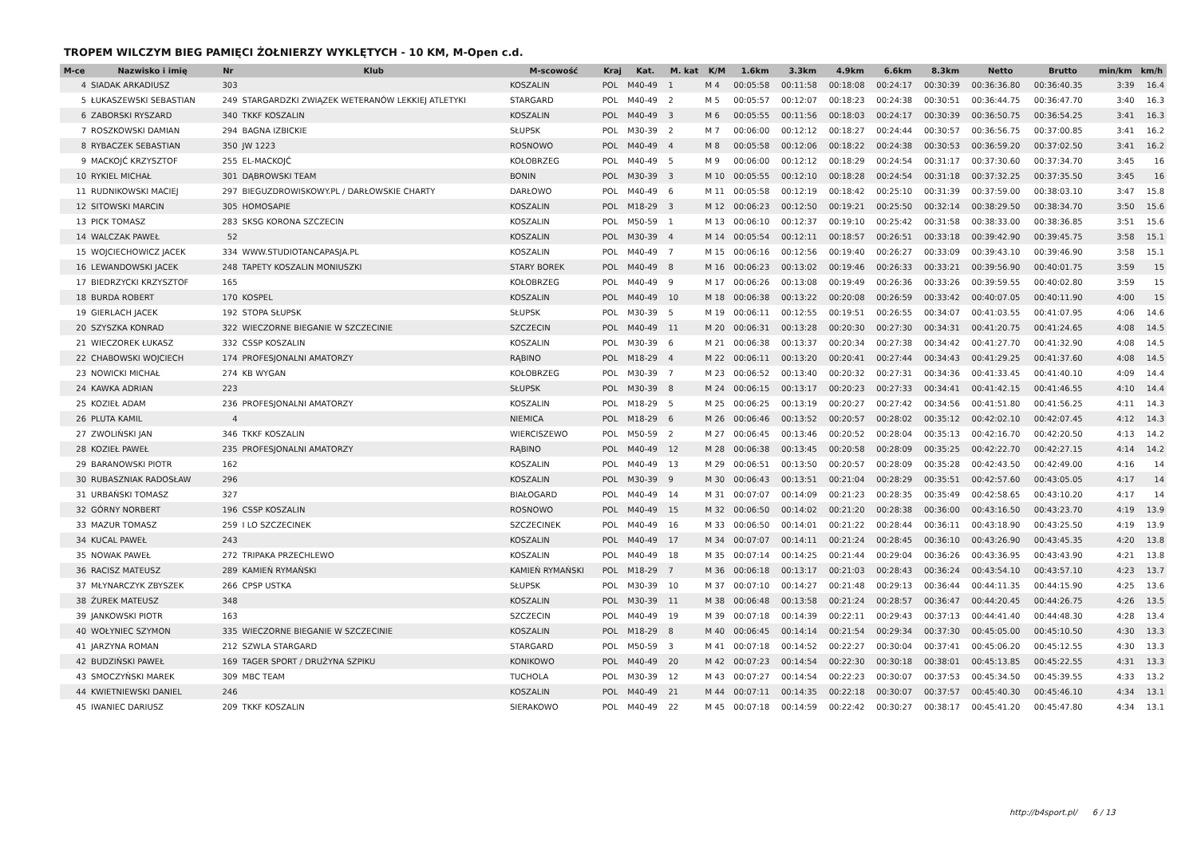TROPEM WILCZYM BIEG PAMIĘCI ŻOŁNIERZY WYKLĘTYCH - 10 KM, M-Open c.d.
| M-ce | Nazwisko i imię | Nr | Klub | M-scowość | Kraj | Kat. | M. kat | K/M | 1.6km | 3.3km | 4.9km | 6.6km | 8.3km | Netto | Brutto | min/km | km/h |
| --- | --- | --- | --- | --- | --- | --- | --- | --- | --- | --- | --- | --- | --- | --- | --- | --- | --- |
| 4 | SIADAK ARKADIUSZ | 303 | | KOSZALIN | POL | M40-49 | 1 | M 4 | 00:05:58 | 00:11:58 | 00:18:08 | 00:24:17 | 00:30:39 | 00:36:36.80 | 00:36:40.35 | 3:39 | 16.4 |
| 5 | ŁUKASZEWSKI SEBASTIAN | 249 | STARGARDZKI ZWIĄZEK WETERANÓW LEKKIEJ ATLETYKI | STARGARD | POL | M40-49 | 2 | M 5 | 00:05:57 | 00:12:07 | 00:18:23 | 00:24:38 | 00:30:51 | 00:36:44.75 | 00:36:47.70 | 3:40 | 16.3 |
| 6 | ZABORSKI RYSZARD | 340 | TKKF KOSZALIN | KOSZALIN | POL | M40-49 | 3 | M 6 | 00:05:55 | 00:11:56 | 00:18:03 | 00:24:17 | 00:30:39 | 00:36:50.75 | 00:36:54.25 | 3:41 | 16.3 |
| 7 | ROSZKOWSKI DAMIAN | 294 | BAGNA IZBICKIE | SŁUPSK | POL | M30-39 | 2 | M 7 | 00:06:00 | 00:12:12 | 00:18:27 | 00:24:44 | 00:30:57 | 00:36:56.75 | 00:37:00.85 | 3:41 | 16.2 |
| 8 | RYBACZEK SEBASTIAN | 350 | JW 1223 | ROSNOWO | POL | M40-49 | 4 | M 8 | 00:05:58 | 00:12:06 | 00:18:22 | 00:24:38 | 00:30:53 | 00:36:59.20 | 00:37:02.50 | 3:41 | 16.2 |
| 9 | MACKOJĆ KRZYSZTOF | 255 | EL-MACKOJĆ | KOŁOBRZEG | POL | M40-49 | 5 | M 9 | 00:06:00 | 00:12:12 | 00:18:29 | 00:24:54 | 00:31:17 | 00:37:30.60 | 00:37:34.70 | 3:45 | 16 |
| 10 | RYKIEL MICHAŁ | 301 | DĄBROWSKI TEAM | BONIN | POL | M30-39 | 3 | M 10 | 00:05:55 | 00:12:10 | 00:18:28 | 00:24:54 | 00:31:18 | 00:37:32.25 | 00:37:35.50 | 3:45 | 16 |
| 11 | RUDNIKOWSKI MACIEJ | 297 | BIEGUZDROWISKOWY.PL / DARŁOWSKIE CHARTY | DARŁOWO | POL | M40-49 | 6 | M 11 | 00:05:58 | 00:12:19 | 00:18:42 | 00:25:10 | 00:31:39 | 00:37:59.00 | 00:38:03.10 | 3:47 | 15.8 |
| 12 | SITOWSKI MARCIN | 305 | HOMOSAPIE | KOSZALIN | POL | M18-29 | 3 | M 12 | 00:06:23 | 00:12:50 | 00:19:21 | 00:25:50 | 00:32:14 | 00:38:29.50 | 00:38:34.70 | 3:50 | 15.6 |
| 13 | PICK TOMASZ | 283 | SKSG KORONA SZCZECIN | KOSZALIN | POL | M50-59 | 1 | M 13 | 00:06:10 | 00:12:37 | 00:19:10 | 00:25:42 | 00:31:58 | 00:38:33.00 | 00:38:36.85 | 3:51 | 15.6 |
| 14 | WALCZAK PAWEŁ | 52 | | KOSZALIN | POL | M30-39 | 4 | M 14 | 00:05:54 | 00:12:11 | 00:18:57 | 00:26:51 | 00:33:18 | 00:39:42.90 | 00:39:45.75 | 3:58 | 15.1 |
| 15 | WOJCIECHOWICZ JACEK | 334 | WWW.STUDIOTANCAPASJA.PL | KOSZALIN | POL | M40-49 | 7 | M 15 | 00:06:16 | 00:12:56 | 00:19:40 | 00:26:27 | 00:33:09 | 00:39:43.10 | 00:39:46.90 | 3:58 | 15.1 |
| 16 | LEWANDOWSKI JACEK | 248 | TAPETY KOSZALIN MONIUSZKI | STARY BOREK | POL | M40-49 | 8 | M 16 | 00:06:23 | 00:13:02 | 00:19:46 | 00:26:33 | 00:33:21 | 00:39:56.90 | 00:40:01.75 | 3:59 | 15 |
| 17 | BIEDRZYCKI KRZYSZTOF | 165 | | KOŁOBRZEG | POL | M40-49 | 9 | M 17 | 00:06:26 | 00:13:08 | 00:19:49 | 00:26:36 | 00:33:26 | 00:39:59.55 | 00:40:02.80 | 3:59 | 15 |
| 18 | BURDA ROBERT | 170 | KOSPEL | KOSZALIN | POL | M40-49 | 10 | M 18 | 00:06:38 | 00:13:22 | 00:20:08 | 00:26:59 | 00:33:42 | 00:40:07.05 | 00:40:11.90 | 4:00 | 15 |
| 19 | GIERLACH JACEK | 192 | STOPA SŁUPSK | SŁUPSK | POL | M30-39 | 5 | M 19 | 00:06:11 | 00:12:55 | 00:19:51 | 00:26:55 | 00:34:07 | 00:41:03.55 | 00:41:07.95 | 4:06 | 14.6 |
| 20 | SZYSZKA KONRAD | 322 | WIECZORNE BIEGANIE W SZCZECINIE | SZCZECIN | POL | M40-49 | 11 | M 20 | 00:06:31 | 00:13:28 | 00:20:30 | 00:27:30 | 00:34:31 | 00:41:20.75 | 00:41:24.65 | 4:08 | 14.5 |
| 21 | WIECZOREK ŁUKASZ | 332 | CSSP KOSZALIN | KOSZALIN | POL | M30-39 | 6 | M 21 | 00:06:38 | 00:13:37 | 00:20:34 | 00:27:38 | 00:34:42 | 00:41:27.70 | 00:41:32.90 | 4:08 | 14.5 |
| 22 | CHABOWSKI WOJCIECH | 174 | PROFESJONALNI AMATORZY | RĄBINO | POL | M18-29 | 4 | M 22 | 00:06:11 | 00:13:20 | 00:20:41 | 00:27:44 | 00:34:43 | 00:41:29.25 | 00:41:37.60 | 4:08 | 14.5 |
| 23 | NOWICKI MICHAŁ | 274 | KB WYGAN | KOŁOBRZEG | POL | M30-39 | 7 | M 23 | 00:06:52 | 00:13:40 | 00:20:32 | 00:27:31 | 00:34:36 | 00:41:33.45 | 00:41:40.10 | 4:09 | 14.4 |
| 24 | KAWKA ADRIAN | 223 | | SŁUPSK | POL | M30-39 | 8 | M 24 | 00:06:15 | 00:13:17 | 00:20:23 | 00:27:33 | 00:34:41 | 00:41:42.15 | 00:41:46.55 | 4:10 | 14.4 |
| 25 | KOZIEŁ ADAM | 236 | PROFESJONALNI AMATORZY | KOSZALIN | POL | M18-29 | 5 | M 25 | 00:06:25 | 00:13:19 | 00:20:27 | 00:27:42 | 00:34:56 | 00:41:51.80 | 00:41:56.25 | 4:11 | 14.3 |
| 26 | PLUTA KAMIL | 4 | | NIEMICA | POL | M18-29 | 6 | M 26 | 00:06:46 | 00:13:52 | 00:20:57 | 00:28:02 | 00:35:12 | 00:42:02.10 | 00:42:07.45 | 4:12 | 14.3 |
| 27 | ZWOLIŃSKI JAN | 346 | TKKF KOSZALIN | WIERCISZEWO | POL | M50-59 | 2 | M 27 | 00:06:45 | 00:13:46 | 00:20:52 | 00:28:04 | 00:35:13 | 00:42:16.70 | 00:42:20.50 | 4:13 | 14.2 |
| 28 | KOZIEŁ PAWEŁ | 235 | PROFESJONALNI AMATORZY | RĄBINO | POL | M40-49 | 12 | M 28 | 00:06:38 | 00:13:45 | 00:20:58 | 00:28:09 | 00:35:25 | 00:42:22.70 | 00:42:27.15 | 4:14 | 14.2 |
| 29 | BARANOWSKI PIOTR | 162 | | KOSZALIN | POL | M40-49 | 13 | M 29 | 00:06:51 | 00:13:50 | 00:20:57 | 00:28:09 | 00:35:28 | 00:42:43.50 | 00:42:49.00 | 4:16 | 14 |
| 30 | RUBASZNIAK RADOSŁAW | 296 | | KOSZALIN | POL | M30-39 | 9 | M 30 | 00:06:43 | 00:13:51 | 00:21:04 | 00:28:29 | 00:35:51 | 00:42:57.60 | 00:43:05.05 | 4:17 | 14 |
| 31 | URBAŃSKI TOMASZ | 327 | | BIAŁOGARD | POL | M40-49 | 14 | M 31 | 00:07:07 | 00:14:09 | 00:21:23 | 00:28:35 | 00:35:49 | 00:42:58.65 | 00:43:10.20 | 4:17 | 14 |
| 32 | GÓRNY NORBERT | 196 | CSSP KOSZALIN | ROSNOWO | POL | M40-49 | 15 | M 32 | 00:06:50 | 00:14:02 | 00:21:20 | 00:28:38 | 00:36:00 | 00:43:16.50 | 00:43:23.70 | 4:19 | 13.9 |
| 33 | MAZUR TOMASZ | 259 | I LO SZCZECINEK | SZCZECINEK | POL | M40-49 | 16 | M 33 | 00:06:50 | 00:14:01 | 00:21:22 | 00:28:44 | 00:36:11 | 00:43:18.90 | 00:43:25.50 | 4:19 | 13.9 |
| 34 | KUCAL PAWEŁ | 243 | | KOSZALIN | POL | M40-49 | 17 | M 34 | 00:07:07 | 00:14:11 | 00:21:24 | 00:28:45 | 00:36:10 | 00:43:26.90 | 00:43:45.35 | 4:20 | 13.8 |
| 35 | NOWAK PAWEŁ | 272 | TRIPAKA PRZECHLEWO | KOSZALIN | POL | M40-49 | 18 | M 35 | 00:07:14 | 00:14:25 | 00:21:44 | 00:29:04 | 00:36:26 | 00:43:36.95 | 00:43:43.90 | 4:21 | 13.8 |
| 36 | RACISZ MATEUSZ | 289 | KAMIEŃ RYMAŃSKI | KAMIEŃ RYMAŃSKI | POL | M18-29 | 7 | M 36 | 00:06:18 | 00:13:17 | 00:21:03 | 00:28:43 | 00:36:24 | 00:43:54.10 | 00:43:57.10 | 4:23 | 13.7 |
| 37 | MŁYNARCZYK ZBYSZEK | 266 | CPSP USTKA | SŁUPSK | POL | M30-39 | 10 | M 37 | 00:07:10 | 00:14:27 | 00:21:48 | 00:29:13 | 00:36:44 | 00:44:11.35 | 00:44:15.90 | 4:25 | 13.6 |
| 38 | ŻUREK MATEUSZ | 348 | | KOSZALIN | POL | M30-39 | 11 | M 38 | 00:06:48 | 00:13:58 | 00:21:24 | 00:28:57 | 00:36:47 | 00:44:20.45 | 00:44:26.75 | 4:26 | 13.5 |
| 39 | JANKOWSKI PIOTR | 163 | | SZCZECIN | POL | M40-49 | 19 | M 39 | 00:07:18 | 00:14:39 | 00:22:11 | 00:29:43 | 00:37:13 | 00:44:41.40 | 00:44:48.30 | 4:28 | 13.4 |
| 40 | WOŁYNIEC SZYMON | 335 | WIECZORNE BIEGANIE W SZCZECINIE | KOSZALIN | POL | M18-29 | 8 | M 40 | 00:06:45 | 00:14:14 | 00:21:54 | 00:29:34 | 00:37:30 | 00:45:05.00 | 00:45:10.50 | 4:30 | 13.3 |
| 41 | JARZYNA ROMAN | 212 | SZWLA STARGARD | STARGARD | POL | M50-59 | 3 | M 41 | 00:07:18 | 00:14:52 | 00:22:27 | 00:30:04 | 00:37:41 | 00:45:06.20 | 00:45:12.55 | 4:30 | 13.3 |
| 42 | BUDZIŃSKI PAWEŁ | 169 | TAGER SPORT / DRUŻYNA SZPIKU | KONIKOWO | POL | M40-49 | 20 | M 42 | 00:07:23 | 00:14:54 | 00:22:30 | 00:30:18 | 00:38:01 | 00:45:13.85 | 00:45:22.55 | 4:31 | 13.3 |
| 43 | SMOCZYŃSKI MAREK | 309 | MBC TEAM | TUCHOLA | POL | M30-39 | 12 | M 43 | 00:07:27 | 00:14:54 | 00:22:23 | 00:30:07 | 00:37:53 | 00:45:34.50 | 00:45:39.55 | 4:33 | 13.2 |
| 44 | KWIETNIEWSKI DANIEL | 246 | | KOSZALIN | POL | M40-49 | 21 | M 44 | 00:07:11 | 00:14:35 | 00:22:18 | 00:30:07 | 00:37:57 | 00:45:40.30 | 00:45:46.10 | 4:34 | 13.1 |
| 45 | IWANIEC DARIUSZ | 209 | TKKF KOSZALIN | SIERAKOWO | POL | M40-49 | 22 | M 45 | 00:07:18 | 00:14:59 | 00:22:42 | 00:30:27 | 00:38:17 | 00:45:41.20 | 00:45:47.80 | 4:34 | 13.1 |
http://b4sport.pl/ 6 / 13